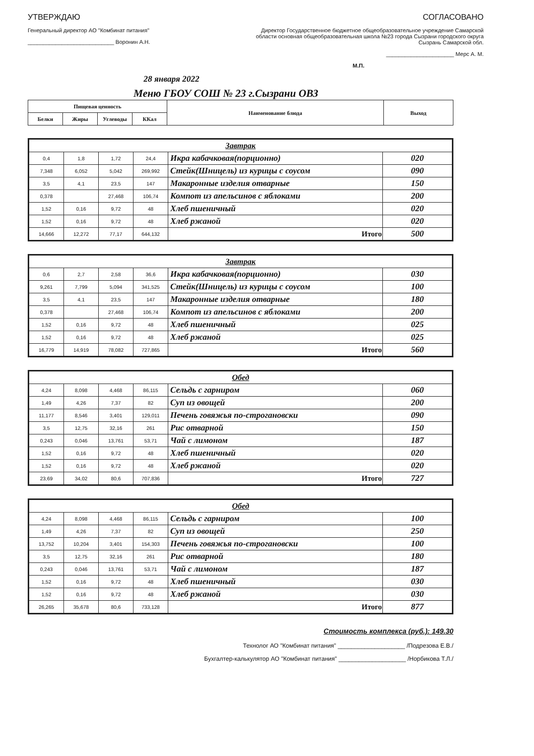УТВЕРЖДАЮ
Генеральный директор АО "Комбинат питания"
____________________________ Воронин А.Н.
СОГЛАСОВАНО
Директор Государственное бюджетное общеобразовательное учреждение Самарской области основная общеобразовательная школа №23 города Сызрани городского округа Сызрань Самарской обл.
______________________ Мерс А. М.
М.П.
28 января 2022
Меню ГБОУ СОШ № 23 г.Сызрани ОВЗ
| Пищевая ценность | | | | Наименование блюда | Выход |
| --- | --- | --- | --- | --- | --- |
| Белки | Жиры | Углеводы | ККал | | |
| Завтрак | | | | | |
| 0,4 | 1,8 | 1,72 | 24,4 | Икра кабачковая(порционно) | 020 |
| 7,348 | 6,052 | 5,042 | 269,992 | Стейк(Шницель) из курицы с соусом | 090 |
| 3,5 | 4,1 | 23,5 | 147 | Макаронные изделия отварные | 150 |
| 0,378 | | 27,468 | 106,74 | Компот из апельсинов с яблоками | 200 |
| 1,52 | 0,16 | 9,72 | 48 | Хлеб пшеничный | 020 |
| 1,52 | 0,16 | 9,72 | 48 | Хлеб ржаной | 020 |
| 14,666 | 12,272 | 77,17 | 644,132 | Итого | 500 |
| Завтрак | | | | | |
| 0,6 | 2,7 | 2,58 | 36,6 | Икра кабачковая(порционно) | 030 |
| 9,261 | 7,799 | 5,094 | 341,525 | Стейк(Шницель) из курицы с соусом | 100 |
| 3,5 | 4,1 | 23,5 | 147 | Макаронные изделия отварные | 180 |
| 0,378 | | 27,468 | 106,74 | Компот из апельсинов с яблоками | 200 |
| 1,52 | 0,16 | 9,72 | 48 | Хлеб пшеничный | 025 |
| 1,52 | 0,16 | 9,72 | 48 | Хлеб ржаной | 025 |
| 16,779 | 14,919 | 78,082 | 727,865 | Итого | 560 |
| Обед | | | | | |
| 4,24 | 8,098 | 4,468 | 86,115 | Сельдь с гарниром | 060 |
| 1,49 | 4,26 | 7,37 | 82 | Суп из овощей | 200 |
| 11,177 | 8,546 | 3,401 | 129,011 | Печень говяжья по-строгановски | 090 |
| 3,5 | 12,75 | 32,16 | 261 | Рис отварной | 150 |
| 0,243 | 0,046 | 13,761 | 53,71 | Чай с лимоном | 187 |
| 1,52 | 0,16 | 9,72 | 48 | Хлеб пшеничный | 020 |
| 1,52 | 0,16 | 9,72 | 48 | Хлеб ржаной | 020 |
| 23,69 | 34,02 | 80,6 | 707,836 | Итого | 727 |
| Обед | | | | | |
| 4,24 | 8,098 | 4,468 | 86,115 | Сельдь с гарниром | 100 |
| 1,49 | 4,26 | 7,37 | 82 | Суп из овощей | 250 |
| 13,752 | 10,204 | 3,401 | 154,303 | Печень говяжья по-строгановски | 100 |
| 3,5 | 12,75 | 32,16 | 261 | Рис отварной | 180 |
| 0,243 | 0,046 | 13,761 | 53,71 | Чай с лимоном | 187 |
| 1,52 | 0,16 | 9,72 | 48 | Хлеб пшеничный | 030 |
| 1,52 | 0,16 | 9,72 | 48 | Хлеб ржаной | 030 |
| 26,265 | 35,678 | 80,6 | 733,128 | Итого | 877 |
Стоимость комплекса (руб.): 149.30
Технолог АО "Комбинат питания" ____________________ /Подрезова Е.В./
Бухгалтер-калькулятор АО "Комбинат питания" ____________________ /Норбикова Т.Л./